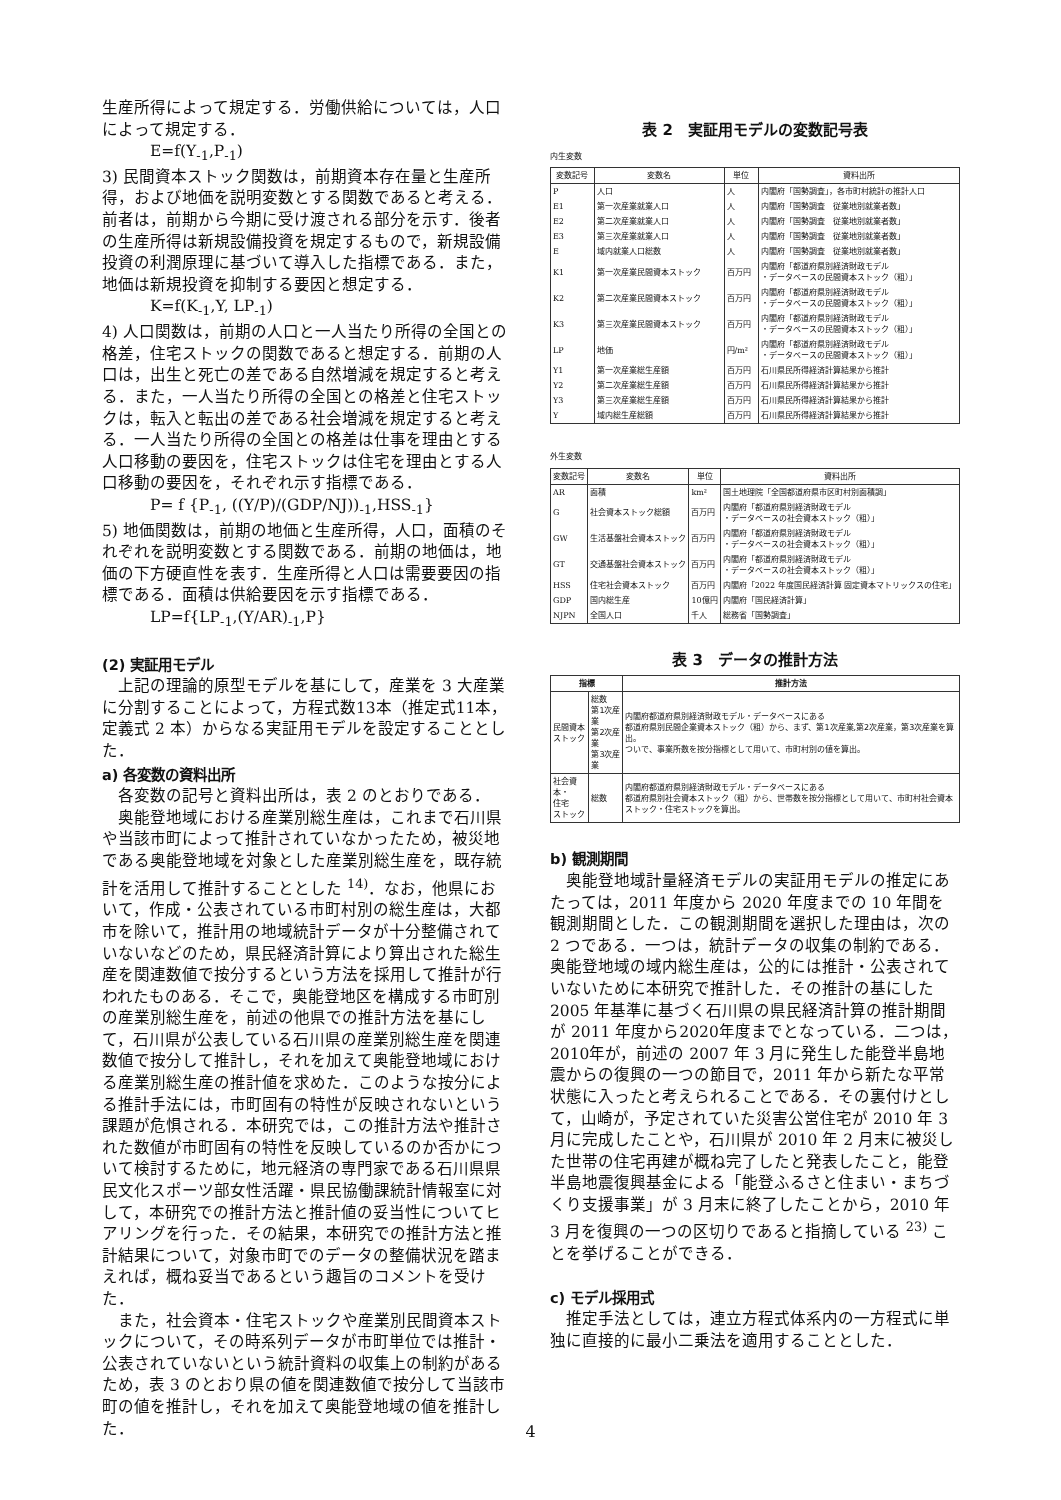生産所得によって規定する．労働供給については，人口によって規定する．
E=f(Y<sub>-1</sub>,P<sub>-1</sub>)
3) 民間資本ストック関数は，前期資本存在量と生産所得，および地価を説明変数とする関数であると考える．前者は，前期から今期に受け渡される部分を示す．後者の生産所得は新規設備投資を規定するもので，新規設備投資の利潤原理に基づいて導入した指標である．また，地価は新規投資を抑制する要因と想定する．
K=f(K<sub>-1</sub>,Y, LP<sub>-1</sub>)
4) 人口関数は，前期の人口と一人当たり所得の全国との格差，住宅ストックの関数であると想定する．前期の人口は，出生と死亡の差である自然増減を規定すると考える．また，一人当たり所得の全国との格差と住宅ストックは，転入と転出の差である社会増減を規定すると考える．一人当たり所得の全国との格差は仕事を理由とする人口移動の要因を，住宅ストックは住宅を理由とする人口移動の要因を，それぞれ示す指標である．
P= f {P<sub>-1</sub>, ((Y/P)/(GDP/NJ))<sub>-1</sub>,HSS<sub>-1</sub>}
5) 地価関数は，前期の地価と生産所得，人口，面積のそれぞれを説明変数とする関数である．前期の地価は，地価の下方硬直性を表す．生産所得と人口は需要要因の指標である．面積は供給要因を示す指標である．
LP=f{LP<sub>-1</sub>,(Y/AR)<sub>-1</sub>,P}
(2) 実証用モデル
　上記の理論的原型モデルを基にして，産業を 3 大産業に分割することによって，方程式数13本（推定式11本，定義式 2 本）からなる実証用モデルを設定することとした．
a) 各変数の資料出所
　各変数の記号と資料出所は，表 2 のとおりである．
　奥能登地域における産業別総生産は，これまで石川県や当該市町によって推計されていなかったため，被災地である奥能登地域を対象とした産業別総生産を，既存統計を活用して推計することとした <sup>14)</sup>．なお，他県において，作成・公表されている市町村別の総生産は，大都市を除いて，推計用の地域統計データが十分整備されていないなどのため，県民経済計算により算出された総生産を関連数値で按分するという方法を採用して推計が行われたものある．そこで，奥能登地区を構成する市町別の産業別総生産を，前述の他県での推計方法を基にして，石川県が公表している石川県の産業別総生産を関連数値で按分して推計し，それを加えて奥能登地域における産業別総生産の推計値を求めた．このような按分による推計手法には，市町固有の特性が反映されないという課題が危惧される．本研究では，この推計方法や推計された数値が市町固有の特性を反映しているのか否かについて検討するために，地元経済の専門家である石川県県民文化スポーツ部女性活躍・県民協働課統計情報室に対して，本研究での推計方法と推計値の妥当性についてヒアリングを行った．その結果，本研究での推計方法と推計結果について，対象市町でのデータの整備状況を踏まえれば，概ね妥当であるという趣旨のコメントを受けた．
　また，社会資本・住宅ストックや産業別民間資本ストックについて，その時系列データが市町単位では推計・公表されていないという統計資料の収集上の制約があるため，表 3 のとおり県の値を関連数値で按分して当該市町の値を推計し，それを加えて奥能登地域の値を推計した．
表 2　実証用モデルの変数記号表
内生変数
| 変数記号 | 変数名 | 単位 | 資料出所 |
| --- | --- | --- | --- |
| P | 人口 | 人 | 内閣府「国勢調査」，各市町村統計の推計人口 |
| E1 | 第一次産業就業人口 | 人 | 内閣府「国勢調査 従業地別就業者数」 |
| E2 | 第二次産業就業人口 | 人 | 内閣府「国勢調査 従業地別就業者数」 |
| E3 | 第三次産業就業人口 | 人 | 内閣府「国勢調査 従業地別就業者数」 |
| E | 域内就業人口総数 | 人 | 内閣府「国勢調査 従業地別就業者数」 |
| K1 | 第一次産業民間資本ストック | 百万円 | 内閣府「都道府県別経済財政モデル ・データベースの民間資本ストック（粗）」 |
| K2 | 第二次産業民間資本ストック | 百万円 | 内閣府「都道府県別経済財政モデル ・データベースの民間資本ストック（粗）」 |
| K3 | 第三次産業民間資本ストック | 百万円 | 内閣府「都道府県別経済財政モデル ・データベースの民間資本ストック（粗）」 |
| LP | 地価 | 円/m² | 内閣府「都道府県別経済財政モデル ・データベースの民間資本ストック（粗）」 |
| Y1 | 第一次産業総生産額 | 百万円 | 石川県民所得経済計算結果から推計 |
| Y2 | 第二次産業総生産額 | 百万円 | 石川県民所得経済計算結果から推計 |
| Y3 | 第三次産業総生産額 | 百万円 | 石川県民所得経済計算結果から推計 |
| Y | 域内総生産総額 | 百万円 | 石川県民所得経済計算結果から推計 |
外生変数
| 変数記号 | 変数名 | 単位 | 資料出所 |
| --- | --- | --- | --- |
| AR | 面積 | km² | 国土地理院「全国都道府県市区町村別面積調」 |
| G | 社会資本ストック総額 | 百万円 | 内閣府「都道府県別経済財政モデル ・データベースの社会資本ストック（粗）」 |
| GW | 生活基盤社会資本ストック | 百万円 | 内閣府「都道府県別経済財政モデル ・データベースの社会資本ストック（粗）」 |
| GT | 交通基盤社会資本ストック | 百万円 | 内閣府「都道府県別経済財政モデル ・データベースの社会資本ストック（粗）」 |
| HSS | 住宅社会資本ストック | 百万円 | 内閣府「2022 年度国民経済計算 固定資本マトリックスの住宅」 |
| GDP | 国内総生産 | 10億円 | 内閣府「国民経済計算」 |
| NJPN | 全国人口 | 千人 | 総務省「国勢調査」 |
表 3　データの推計方法
| 指標 | | 推計方法 |
| --- | --- | --- |
| 民間資本 ストック | 総数 第1次産業 第2次産業 第3次産業 | 内閣府都道府県別経済財政モデル・データベースにある 都道府県別民間企業資本ストック（粗）から、まず、第1次産業,第2次産業，第3次産業を算出。 ついで、事業所数を按分指標として用いて、市町村別の値を算出。 |
| 社会資本・ 住宅 ストック | 総数 | 内閣府都道府県別経済財政モデル・データベースにある 都道府県別社会資本ストック（粗）から、世帯数を按分指標として用いて、市町村社会資本ストック・住宅ストックを算出。 |
b) 観測期間
　奥能登地域計量経済モデルの実証用モデルの推定にあたっては，2011 年度から 2020 年度までの 10 年間を観測期間とした．この観測期間を選択した理由は，次の 2 つである．一つは，統計データの収集の制約である．奥能登地域の域内総生産は，公的には推計・公表されていないために本研究で推計した．その推計の基にした 2005 年基準に基づく石川県の県民経済計算の推計期間が 2011 年度から2020年度までとなっている．二つは，2010年が，前述の 2007 年 3 月に発生した能登半島地震からの復興の一つの節目で，2011 年から新たな平常状態に入ったと考えられることである．その裏付けとして，山崎が，予定されていた災害公営住宅が 2010 年 3 月に完成したことや，石川県が 2010 年 2 月末に被災した世帯の住宅再建が概ね完了したと発表したこと，能登半島地震復興基金による「能登ふるさと住まい・まちづくり支援事業」が 3 月末に終了したことから，2010 年 3 月を復興の一つの区切りであると指摘している <sup>23)</sup> ことを挙げることができる．
c) モデル採用式
　推定手法としては，連立方程式体系内の一方程式に単独に直接的に最小二乗法を適用することとした．
4